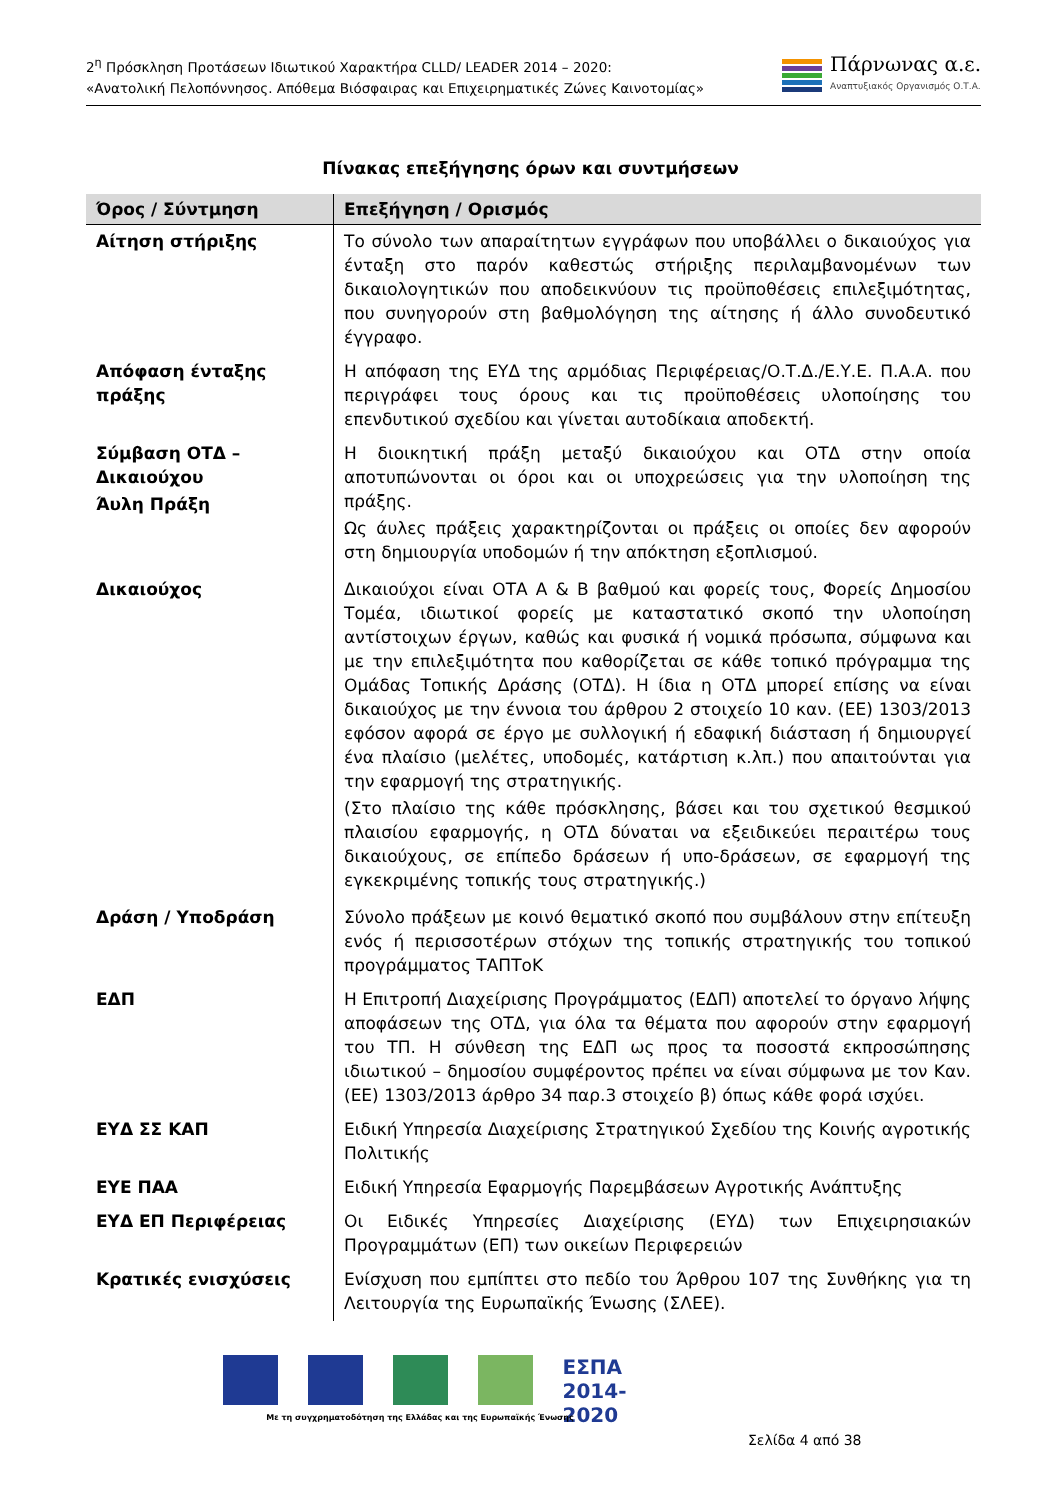2<sup>η</sup> Πρόσκληση Προτάσεων Ιδιωτικού Χαρακτήρα CLLD/ LEADER 2014 – 2020:
«Ανατολική Πελοπόννησος. Απόθεμα Βιόσφαιρας και Επιχειρηματικές Ζώνες Καινοτομίας»
Πάρνωνας α.ε.
Αναπτυξιακός Οργανισμός Ο.Τ.Α.
Πίνακας επεξήγησης όρων και συντμήσεων
| Όρος / Σύντμηση | Επεξήγηση / Ορισμός |
| --- | --- |
| Αίτηση στήριξης | Το σύνολο των απαραίτητων εγγράφων που υποβάλλει ο δικαιούχος για ένταξη στο παρόν καθεστώς στήριξης περιλαμβανομένων των δικαιολογητικών που αποδεικνύουν τις προϋποθέσεις επιλεξιμότητας, που συνηγορούν στη βαθμολόγηση της αίτησης ή άλλο συνοδευτικό έγγραφο. |
| Απόφαση ένταξης πράξης | Η απόφαση της ΕΥΔ της αρμόδιας Περιφέρειας/Ο.Τ.Δ./Ε.Υ.Ε. Π.Α.Α. που περιγράφει τους όρους και τις προϋποθέσεις υλοποίησης του επενδυτικού σχεδίου και γίνεται αυτοδίκαια αποδεκτή. |
| Σύμβαση ΟΤΔ – Δικαιούχου Άυλη Πράξη | Η διοικητική πράξη μεταξύ δικαιούχου και ΟΤΔ στην οποία αποτυπώνονται οι όροι και οι υποχρεώσεις για την υλοποίηση της πράξης. Ως άυλες πράξεις χαρακτηρίζονται οι πράξεις οι οποίες δεν αφορούν στη δημιουργία υποδομών ή την απόκτηση εξοπλισμού. |
| Δικαιούχος | Δικαιούχοι είναι ΟΤΑ Α & Β βαθμού και φορείς τους, Φορείς Δημοσίου Τομέα, ιδιωτικοί φορείς με καταστατικό σκοπό την υλοποίηση αντίστοιχων έργων, καθώς και φυσικά ή νομικά πρόσωπα, σύμφωνα και με την επιλεξιμότητα που καθορίζεται σε κάθε τοπικό πρόγραμμα της Ομάδας Τοπικής Δράσης (ΟΤΔ). Η ίδια η ΟΤΔ μπορεί επίσης να είναι δικαιούχος με την έννοια του άρθρου 2 στοιχείο 10 καν. (ΕΕ) 1303/2013 εφόσον αφορά σε έργο με συλλογική ή εδαφική διάσταση ή δημιουργεί ένα πλαίσιο (μελέτες, υποδομές, κατάρτιση κ.λπ.) που απαιτούνται για την εφαρμογή της στρατηγικής. (Στο πλαίσιο της κάθε πρόσκλησης, βάσει και του σχετικού θεσμικού πλαισίου εφαρμογής, η ΟΤΔ δύναται να εξειδικεύει περαιτέρω τους δικαιούχους, σε επίπεδο δράσεων ή υπο-δράσεων, σε εφαρμογή της εγκεκριμένης τοπικής τους στρατηγικής.) |
| Δράση / Υποδράση | Σύνολο πράξεων με κοινό θεματικό σκοπό που συμβάλουν στην επίτευξη ενός ή περισσοτέρων στόχων της τοπικής στρατηγικής του τοπικού προγράμματος ΤΑΠΤοΚ |
| ΕΔΠ | Η Επιτροπή Διαχείρισης Προγράμματος (ΕΔΠ) αποτελεί το όργανο λήψης αποφάσεων της ΟΤΔ, για όλα τα θέματα που αφορούν στην εφαρμογή του ΤΠ. Η σύνθεση της ΕΔΠ ως προς τα ποσοστά εκπροσώπησης ιδιωτικού – δημοσίου συμφέροντος πρέπει να είναι σύμφωνα με τον Καν. (ΕΕ) 1303/2013 άρθρο 34 παρ.3 στοιχείο β) όπως κάθε φορά ισχύει. |
| ΕΥΔ ΣΣ ΚΑΠ | Ειδική Υπηρεσία Διαχείρισης Στρατηγικού Σχεδίου της Κοινής αγροτικής Πολιτικής |
| ΕΥΕ ΠΑΑ | Ειδική Υπηρεσία Εφαρμογής Παρεμβάσεων Αγροτικής Ανάπτυξης |
| ΕΥΔ ΕΠ Περιφέρειας | Οι Ειδικές Υπηρεσίες Διαχείρισης (ΕΥΔ) των Επιχειρησιακών Προγραμμάτων (ΕΠ) των οικείων Περιφερειών |
| Κρατικές ενισχύσεις | Ενίσχυση που εμπίπτει στο πεδίο του Άρθρου 107 της Συνθήκης για τη Λειτουργία της Ευρωπαϊκής Ένωσης (ΣΛΕΕ). |
ΕΣΠΑ 2014-2020
Με τη συγχρηματοδότηση της Ελλάδας και της Ευρωπαϊκής Ένωσης
Σελίδα 4 από 38